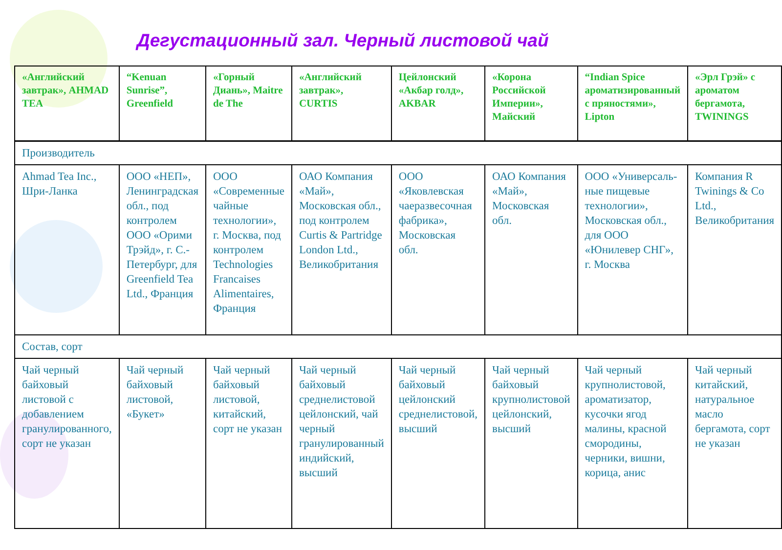Дегустационный зал. Черный листовой чай
| «Английский завтрак», AHMAD TEA | “Kenuan Sunrise”, Greenfield | «Горный Диань», Maitre de The | «Английский завтрак», CURTIS | Цейлонский «Акбар голд», AKBAR | «Корона Российской Империи», Майский | “Indian Spice ароматизированный с пряностями», Lipton | «Эрл Грэй» с ароматом бергамота, TWININGS |
| --- | --- | --- | --- | --- | --- | --- | --- |
| Производитель | | | | | | | |
| Ahmad Tea Inc., Шри-Ланка | ООО «НЕП», Ленинградская обл., под контролем ООО «Орими Трэйд», г. С.-Петербург, для Greenfield Tea Ltd., Франция | ООО «Современные чайные технологии», г. Москва, под контролем Technologies Francaises Alimentaires, Франция | ОАО Компания «Май», Московская обл., под контролем Curtis & Partridge London Ltd., Великобритания | ООО «Яковлевская чаеразвесочная фабрика», Московская обл. | ОАО Компания «Май», Московская обл. | ООО «Универсаль-ные пищевые технологии», Московская обл., для ООО «Юнилевер СНГ», г. Москва | Компания R Twinings & Co Ltd., Великобритания |
| Состав, сорт | | | | | | | |
| Чай черный байховый листовой с добавлением гранулированного, сорт не указан | Чай черный байховый листовой, «Букет» | Чай черный байховый листовой, китайский, сорт не указан | Чай черный байховый среднелистовой цейлонский, чай черный гранулированный индийский, высший | Чай черный байховый цейлонский среднелистовой, высший | Чай черный байховый крупнолистовой цейлонский, высший | Чай черный крупнолистовой, ароматизатор, кусочки ягод малины, красной смородины, черники, вишни, корица, анис | Чай черный китайский, натуральное масло бергамота, сорт не указан |